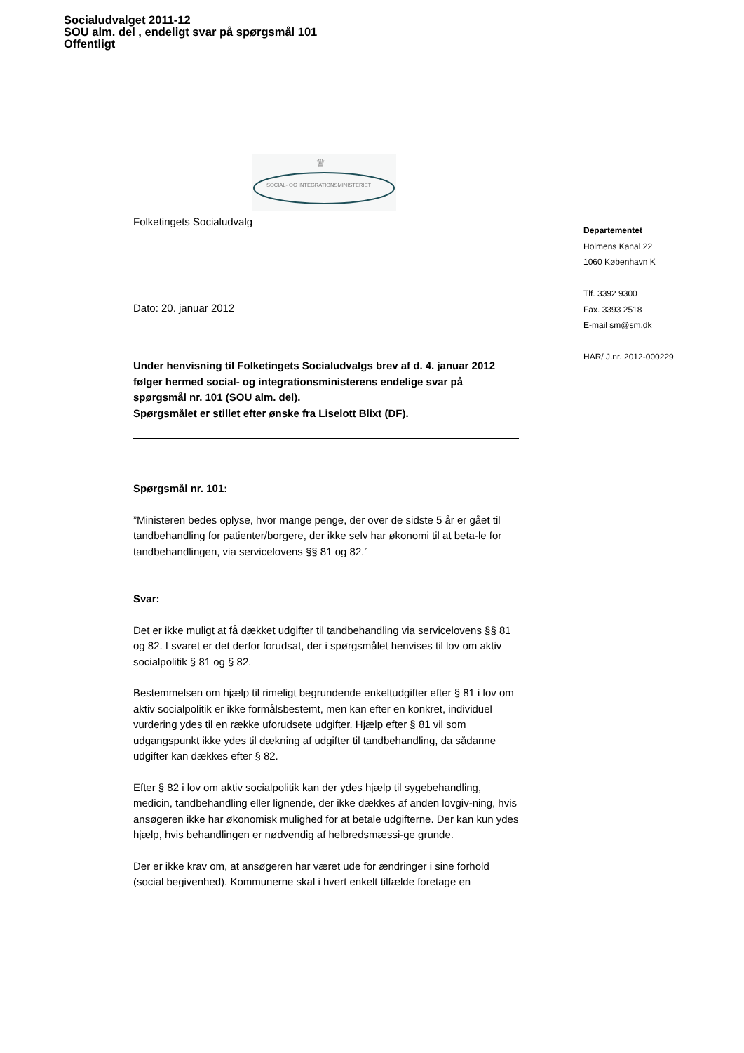Socialudvalget 2011-12
SOU alm. del , endeligt svar på spørgsmål 101
Offentligt
♛
SOCIAL- OG INTEGRATIONSMINISTERIET
Folketingets Socialudvalg
Dato: 20. januar 2012
Under henvisning til Folketingets Socialudvalgs brev af d. 4. januar 2012 følger hermed social- og integrationsministerens endelige svar på spørgsmål nr. 101 (SOU alm. del).
Spørgsmålet er stillet efter ønske fra Liselott Blixt (DF).
Spørgsmål nr. 101:
”Ministeren bedes oplyse, hvor mange penge, der over de sidste 5 år er gået til tandbehandling for patienter/borgere, der ikke selv har økonomi til at beta-le for tandbehandlingen, via servicelovens §§ 81 og 82.”
Svar:
Det er ikke muligt at få dækket udgifter til tandbehandling via servicelovens §§ 81 og 82. I svaret er det derfor forudsat, der i spørgsmålet henvises til lov om aktiv socialpolitik § 81 og § 82.
Bestemmelsen om hjælp til rimeligt begrundende enkeltudgifter efter § 81 i lov om aktiv socialpolitik er ikke formålsbestemt, men kan efter en konkret, individuel vurdering ydes til en række uforudsete udgifter. Hjælp efter § 81 vil som udgangspunkt ikke ydes til dækning af udgifter til tandbehandling, da sådanne udgifter kan dækkes efter § 82.
Efter § 82 i lov om aktiv socialpolitik kan der ydes hjælp til sygebehandling, medicin, tandbehandling eller lignende, der ikke dækkes af anden lovgiv-ning, hvis ansøgeren ikke har økonomisk mulighed for at betale udgifterne. Der kan kun ydes hjælp, hvis behandlingen er nødvendig af helbredsmæssi-ge grunde.
Der er ikke krav om, at ansøgeren har været ude for ændringer i sine forhold (social begivenhed). Kommunerne skal i hvert enkelt tilfælde foretage en
Departementet
Holmens Kanal 22
1060 København K
Tlf. 3392 9300
Fax. 3393 2518
E-mail sm@sm.dk
HAR/ J.nr. 2012-000229